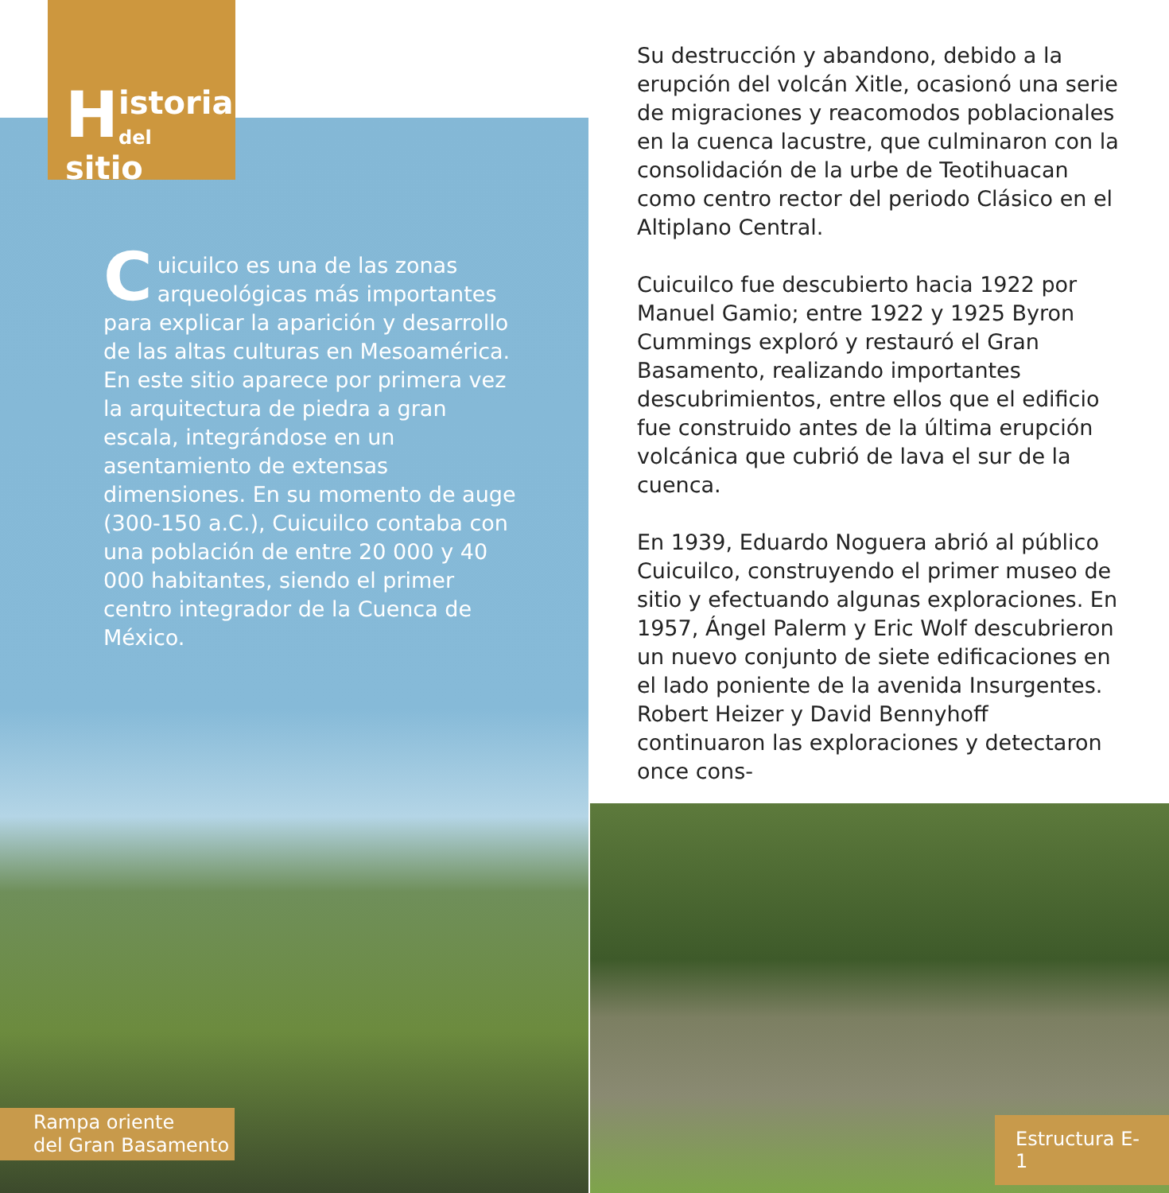H
istoria
del sitio
Cuicuilco es una de las zonas arqueológicas más importantes para explicar la aparición y desarrollo de las altas culturas en Mesoamérica. En este sitio aparece por primera vez la arquitectura de piedra a gran escala, integrándose en un asentamiento de extensas dimensiones. En su momento de auge (300-150 a.C.), Cuicuilco contaba con una población de entre 20 000 y 40 000 habitantes, siendo el primer centro integrador de la Cuenca de México.
Rampa oriente
del Gran Basamento
Su destrucción y abandono, debido a la erupción del volcán Xitle, ocasionó una serie de migraciones y reacomodos poblacionales en la cuenca lacustre, que culminaron con la consolidación de la urbe de Teotihuacan como centro rector del periodo Clásico en el Altiplano Central.
Cuicuilco fue descubierto hacia 1922 por Manuel Gamio; entre 1922 y 1925 Byron Cummings exploró y restauró el Gran Basamento, realizando importantes descubrimientos, entre ellos que el edificio fue construido antes de la última erupción volcánica que cubrió de lava el sur de la cuenca.
En 1939, Eduardo Noguera abrió al público Cuicuilco, construyendo el primer museo de sitio y efectuando algunas exploraciones. En 1957, Ángel Palerm y Eric Wolf descubrieron un nuevo conjunto de siete edificaciones en el lado poniente de la avenida Insurgentes. Robert Heizer y David Bennyhoff continuaron las exploraciones y detectaron once cons-
Estructura E-1